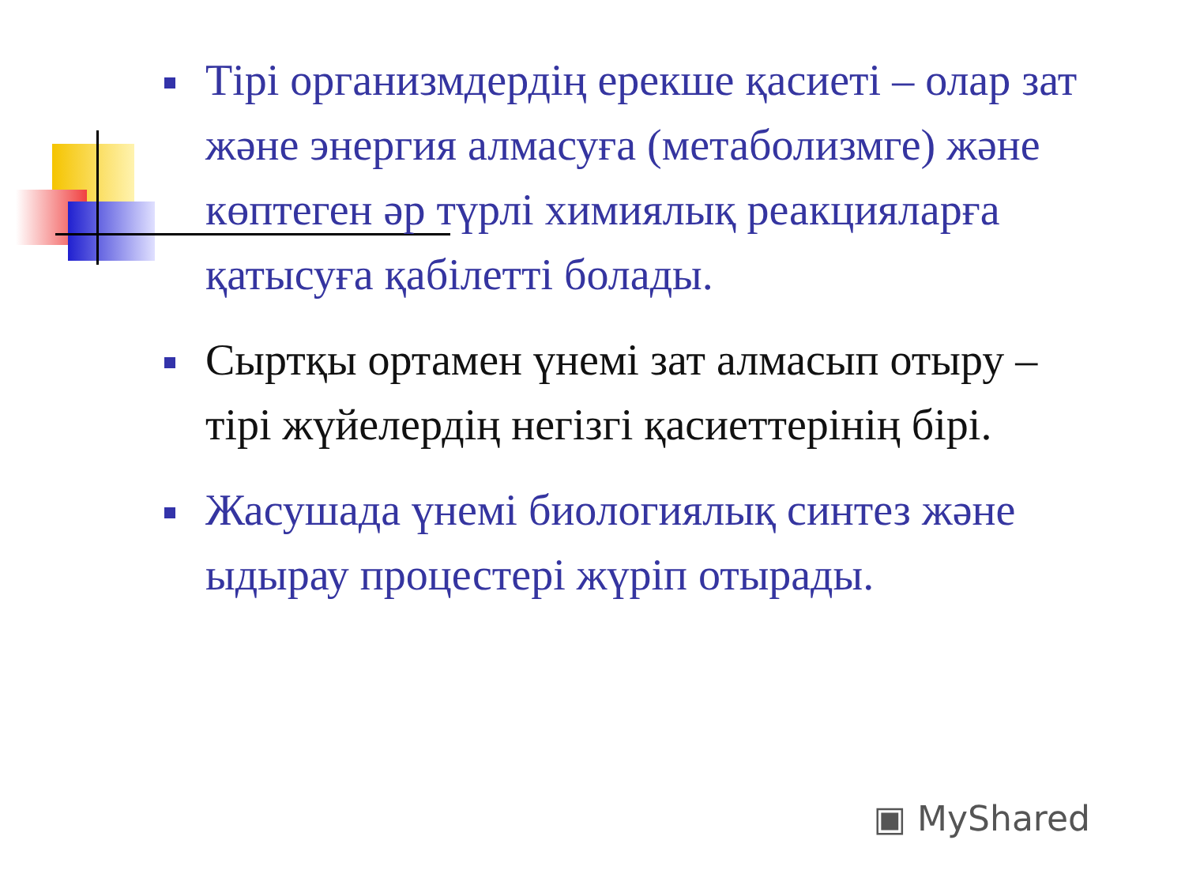Тірі организмдердің ерекше қасиеті – олар зат және энергия алмасуға (метаболизмге) және көптеген әр түрлі химиялық реакцияларға қатысуға қабілетті болады.
Сыртқы ортамен үнемі зат алмасып отыру – тірі жүйелердің негізгі қасиеттерінің бірі.
Жасушада үнемі биологиялық синтез және ыдырау процестері жүріп отырады.
▣ MyShared